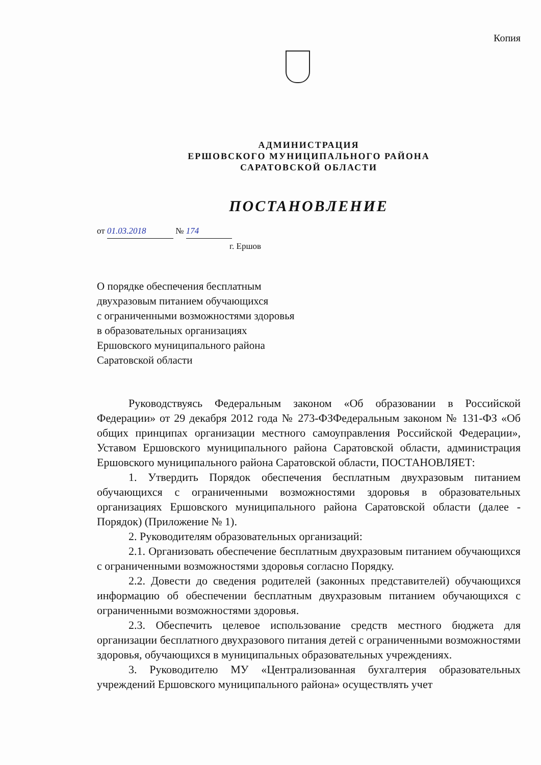Копия
АДМИНИСТРАЦИЯ
ЕРШОВСКОГО МУНИЦИПАЛЬНОГО РАЙОНА
САРАТОВСКОЙ ОБЛАСТИ
ПОСТАНОВЛЕНИЕ
от 01.03.2018 № 174
г. Ершов
О порядке обеспечения бесплатным
двухразовым питанием обучающихся
с ограниченными возможностями здоровья
в образовательных организациях
Ершовского муниципального района
Саратовской области
Руководствуясь Федеральным законом «Об образовании в Российской Федерации» от 29 декабря 2012 года № 273-ФЗФедеральным законом № 131-ФЗ «Об общих принципах организации местного самоуправления Российской Федерации», Уставом Ершовского муниципального района Саратовской области, администрация Ершовского муниципального района Саратовской области, ПОСТАНОВЛЯЕТ:
1. Утвердить Порядок обеспечения бесплатным двухразовым питанием обучающихся с ограниченными возможностями здоровья в образовательных организациях Ершовского муниципального района Саратовской области (далее - Порядок) (Приложение № 1).
2. Руководителям образовательных организаций:
2.1. Организовать обеспечение бесплатным двухразовым питанием обучающихся с ограниченными возможностями здоровья согласно Порядку.
2.2. Довести до сведения родителей (законных представителей) обучающихся информацию об обеспечении бесплатным двухразовым питанием обучающихся с ограниченными возможностями здоровья.
2.3. Обеспечить целевое использование средств местного бюджета для организации бесплатного двухразового питания детей с ограниченными возможностями здоровья, обучающихся в муниципальных образовательных учреждениях.
3. Руководителю МУ «Централизованная бухгалтерия образовательных учреждений Ершовского муниципального района» осуществлять учет